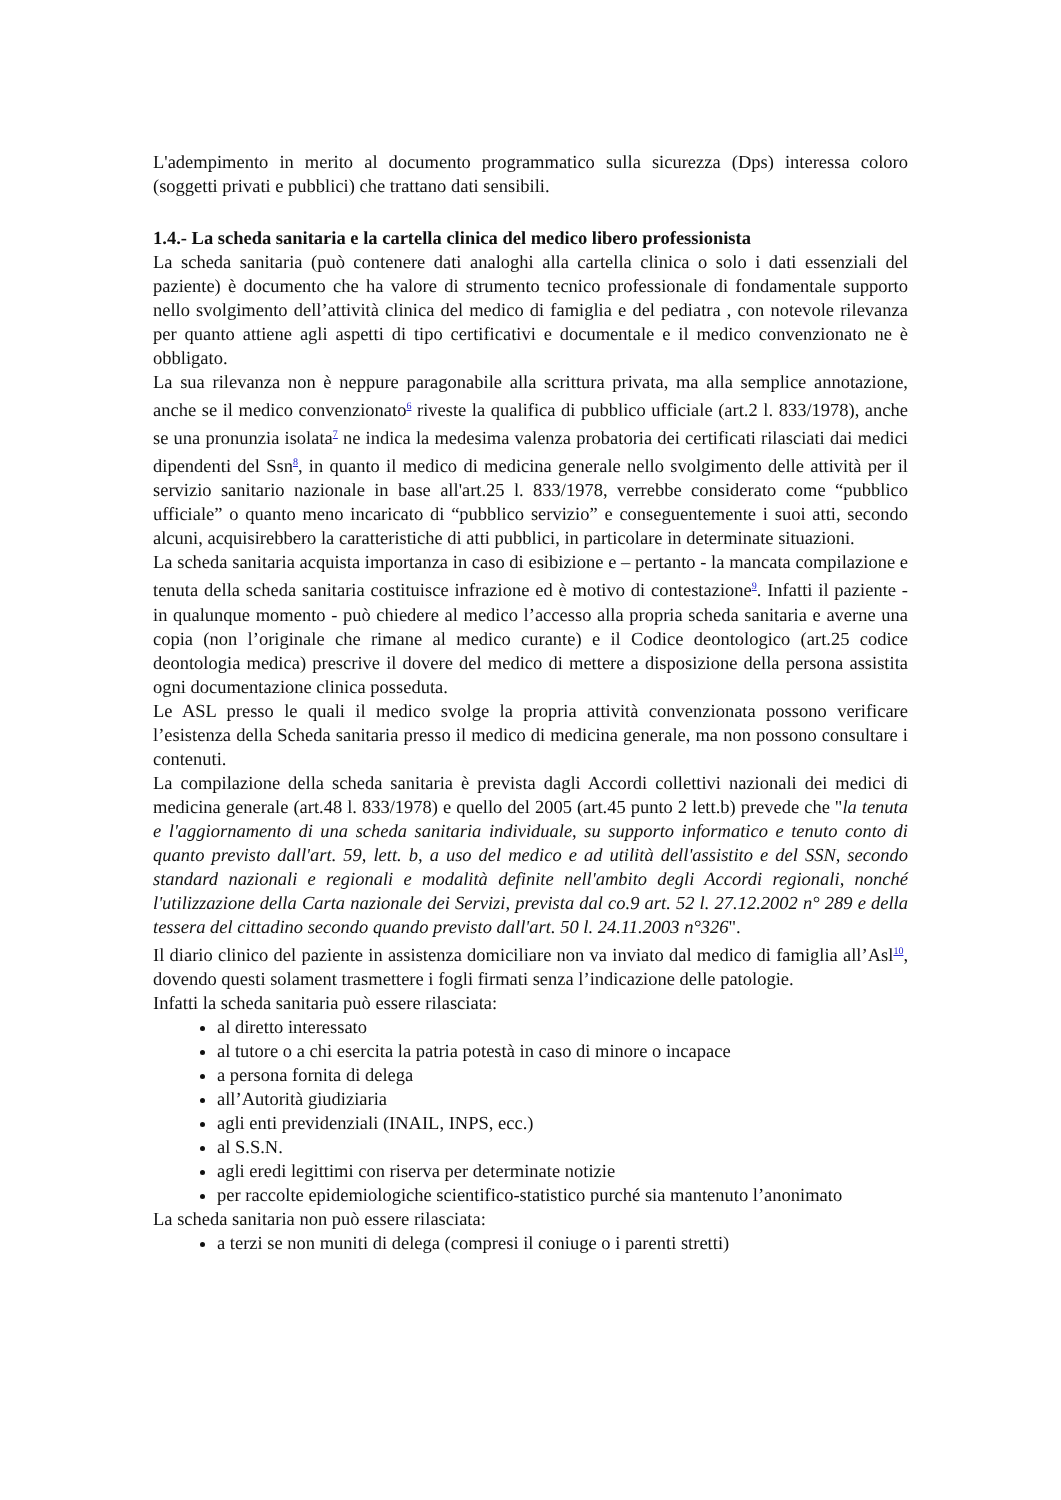L'adempimento in merito al documento programmatico sulla sicurezza (Dps) interessa coloro (soggetti privati e pubblici) che trattano dati sensibili.
1.4.- La scheda sanitaria e la cartella clinica del medico libero professionista
La scheda sanitaria (può contenere dati analoghi alla cartella clinica o solo i dati essenziali del paziente) è documento che ha valore di strumento tecnico professionale di fondamentale supporto nello svolgimento dell’attività clinica del medico di famiglia e del pediatra , con notevole rilevanza per quanto attiene agli aspetti di tipo certificativi e documentale e il medico convenzionato ne è obbligato.
La sua rilevanza non è neppure paragonabile alla scrittura privata, ma alla semplice annotazione, anche se il medico convenzionato<sup>6</sup> riveste la qualifica di pubblico ufficiale (art.2 l. 833/1978), anche se una pronunzia isolata<sup>7</sup> ne indica la medesima valenza probatoria dei certificati rilasciati dai medici dipendenti del Ssn<sup>8</sup>, in quanto il medico di medicina generale nello svolgimento delle attività per il servizio sanitario nazionale in base all'art.25 l. 833/1978, verrebbe considerato come “pubblico ufficiale” o quanto meno incaricato di “pubblico servizio” e conseguentemente i suoi atti, secondo alcuni, acquisirebbero la caratteristiche di atti pubblici, in particolare in determinate situazioni.
La scheda sanitaria acquista importanza in caso di esibizione e – pertanto - la mancata compilazione e tenuta della scheda sanitaria costituisce infrazione ed è motivo di contestazione<sup>9</sup>. Infatti il paziente - in qualunque momento - può chiedere al medico l’accesso alla propria scheda sanitaria e averne una copia (non l’originale che rimane al medico curante) e il Codice deontologico (art.25 codice deontologia medica) prescrive il dovere del medico di mettere a disposizione della persona assistita ogni documentazione clinica posseduta.
Le ASL presso le quali il medico svolge la propria attività convenzionata possono verificare l’esistenza della Scheda sanitaria presso il medico di medicina generale, ma non possono consultare i contenuti.
La compilazione della scheda sanitaria è prevista dagli Accordi collettivi nazionali dei medici di medicina generale (art.48 l. 833/1978) e quello del 2005 (art.45 punto 2 lett.b) prevede che "la tenuta e l'aggiornamento di una scheda sanitaria individuale, su supporto informatico e tenuto conto di quanto previsto dall'art. 59, lett. b, a uso del medico e ad utilità dell'assistito e del SSN, secondo standard nazionali e regionali e modalità definite nell'ambito degli Accordi regionali, nonché l'utilizzazione della Carta nazionale dei Servizi, prevista dal co.9 art. 52 l. 27.12.2002 n° 289 e della tessera del cittadino secondo quando previsto dall'art. 50 l. 24.11.2003 n°326".
Il diario clinico del paziente in assistenza domiciliare non va inviato dal medico di famiglia all’Asl<sup>10</sup>, dovendo questi solament trasmettere i fogli firmati senza l’indicazione delle patologie.
Infatti la scheda sanitaria può essere rilasciata:
al diretto interessato
al tutore o a chi esercita la patria potestà in caso di minore o incapace
a persona fornita di delega
all’Autorità giudiziaria
agli enti previdenziali (INAIL, INPS, ecc.)
al S.S.N.
agli eredi legittimi con riserva per determinate notizie
per raccolte epidemiologiche scientifico-statistico purché sia mantenuto l’anonimato
La scheda sanitaria non può essere rilasciata:
a terzi se non muniti di delega (compresi il coniuge o i parenti stretti)